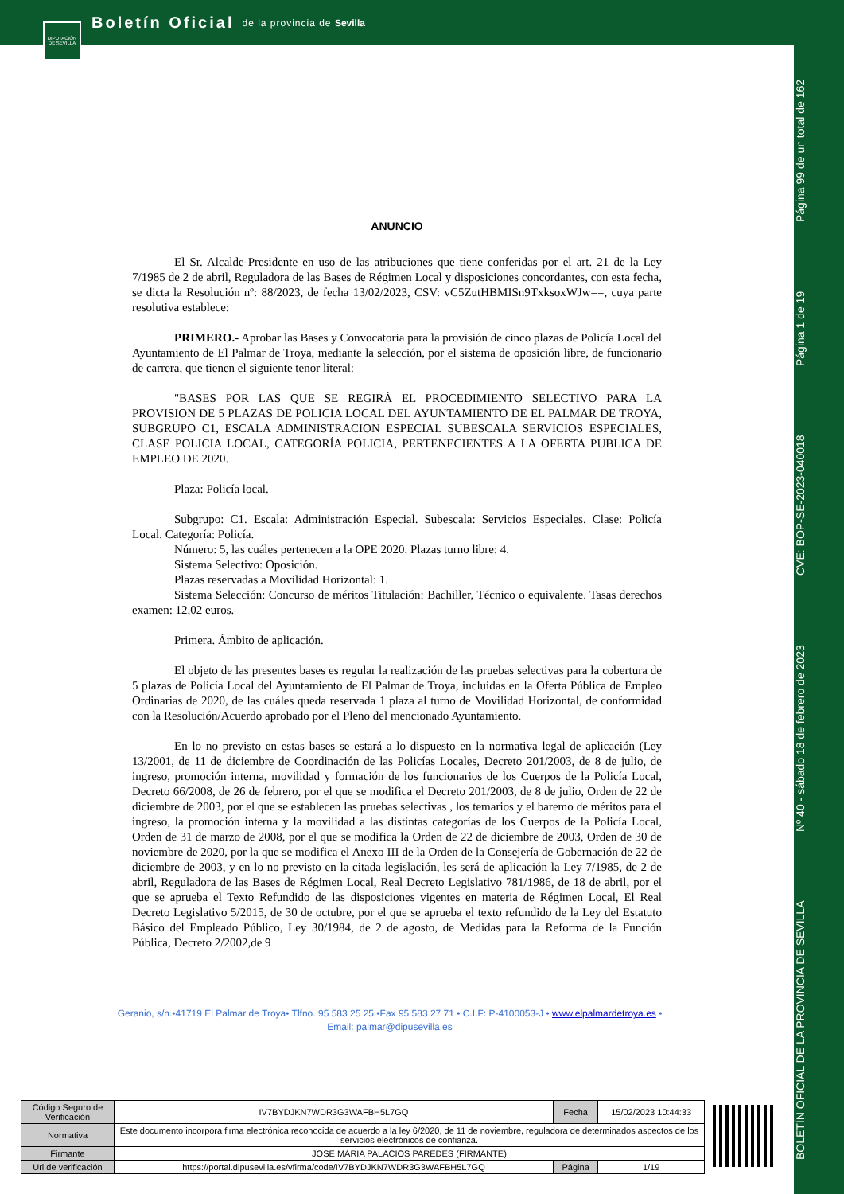Boletín Oficial de la provincia de Sevilla
DIPUTACIÓN DE SEVILLA
BOLETÍN OFICIAL DE LA PROVINCIA DE SEVILLA Nº 40 - sábado 18 de febrero de 2023 CVE: BOP-SE-2023-040018 Página 1 de 19 Página 99 de un total de 162
ANUNCIO
El Sr. Alcalde-Presidente en uso de las atribuciones que tiene conferidas por el art. 21 de la Ley 7/1985 de 2 de abril, Reguladora de las Bases de Régimen Local y disposiciones concordantes, con esta fecha, se dicta la Resolución nº: 88/2023, de fecha 13/02/2023, CSV: vC5ZutHBMISn9TxksoxWJw==, cuya parte resolutiva establece:
PRIMERO.- Aprobar las Bases y Convocatoria para la provisión de cinco plazas de Policía Local del Ayuntamiento de El Palmar de Troya, mediante la selección, por el sistema de oposición libre, de funcionario de carrera, que tienen el siguiente tenor literal:
"BASES POR LAS QUE SE REGIRÁ EL PROCEDIMIENTO SELECTIVO PARA LA PROVISION DE 5 PLAZAS DE POLICIA LOCAL DEL AYUNTAMIENTO DE EL PALMAR DE TROYA, SUBGRUPO C1, ESCALA ADMINISTRACION ESPECIAL SUBESCALA SERVICIOS ESPECIALES, CLASE POLICIA LOCAL, CATEGORÍA POLICIA, PERTENECIENTES A LA OFERTA PUBLICA DE EMPLEO DE 2020.
Plaza: Policía local.
Subgrupo: C1. Escala: Administración Especial. Subescala: Servicios Especiales. Clase: Policía Local. Categoría: Policía.
Número: 5, las cuáles pertenecen a la OPE 2020. Plazas turno libre: 4.
Sistema Selectivo: Oposición.
Plazas reservadas a Movilidad Horizontal: 1.
Sistema Selección: Concurso de méritos Titulación: Bachiller, Técnico o equivalente. Tasas derechos examen: 12,02 euros.
Primera. Ámbito de aplicación.
El objeto de las presentes bases es regular la realización de las pruebas selectivas para la cobertura de 5 plazas de Policía Local del Ayuntamiento de El Palmar de Troya, incluidas en la Oferta Pública de Empleo Ordinarias de 2020, de las cuáles queda reservada 1 plaza al turno de Movilidad Horizontal, de conformidad con la Resolución/Acuerdo aprobado por el Pleno del mencionado Ayuntamiento.
En lo no previsto en estas bases se estará a lo dispuesto en la normativa legal de aplicación (Ley 13/2001, de 11 de diciembre de Coordinación de las Policías Locales, Decreto 201/2003, de 8 de julio, de ingreso, promoción interna, movilidad y formación de los funcionarios de los Cuerpos de la Policía Local, Decreto 66/2008, de 26 de febrero, por el que se modifica el Decreto 201/2003, de 8 de julio, Orden de 22 de diciembre de 2003, por el que se establecen las pruebas selectivas , los temarios y el baremo de méritos para el ingreso, la promoción interna y la movilidad a las distintas categorías de los Cuerpos de la Policía Local, Orden de 31 de marzo de 2008, por el que se modifica la Orden de 22 de diciembre de 2003, Orden de 30 de noviembre de 2020, por la que se modifica el Anexo III de la Orden de la Consejería de Gobernación de 22 de diciembre de 2003, y en lo no previsto en la citada legislación, les será de aplicación la Ley 7/1985, de 2 de abril, Reguladora de las Bases de Régimen Local, Real Decreto Legislativo 781/1986, de 18 de abril, por el que se aprueba el Texto Refundido de las disposiciones vigentes en materia de Régimen Local, El Real Decreto Legislativo 5/2015, de 30 de octubre, por el que se aprueba el texto refundido de la Ley del Estatuto Básico del Empleado Público, Ley 30/1984, de 2 de agosto, de Medidas para la Reforma de la Función Pública, Decreto 2/2002,de 9
Geranio, s/n.•41719 El Palmar de Troya• Tlfno. 95 583 25 25 •Fax 95 583 27 71 • C.I.F: P-4100053-J • www.elpalmardetroya.es •
Email: palmar@dipusevilla.es
| Código Seguro de Verificación | IV7BYDJKN7WDR3G3WAFBH5L7GQ | Fecha | 15/02/2023 10:44:33 |
| Normativa | Este documento incorpora firma electrónica reconocida de acuerdo a la ley 6/2020, de 11 de noviembre, reguladora de determinados aspectos de los servicios electrónicos de confianza. | | |
| Firmante | JOSE MARIA PALACIOS PAREDES (FIRMANTE) | | |
| Url de verificación | https://portal.dipusevilla.es/vfirma/code/IV7BYDJKN7WDR3G3WAFBH5L7GQ | Página | 1/19 |